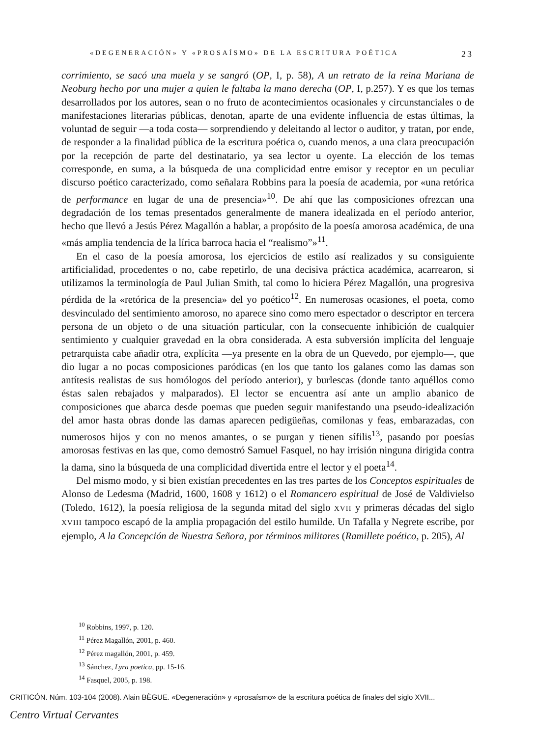«DEGENERACIÓN» Y «PROSAÍSMO» DE LA ESCRITURA POÉTICA 23
corrimiento, se sacó una muela y se sangró (OP, I, p. 58), A un retrato de la reina Mariana de Neoburg hecho por una mujer a quien le faltaba la mano derecha (OP, I, p.257). Y es que los temas desarrollados por los autores, sean o no fruto de acontecimientos ocasionales y circunstanciales o de manifestaciones literarias públicas, denotan, aparte de una evidente influencia de estas últimas, la voluntad de seguir —a toda costa— sorprendiendo y deleitando al lector o auditor, y tratan, por ende, de responder a la finalidad pública de la escritura poética o, cuando menos, a una clara preocupación por la recepción de parte del destinatario, ya sea lector u oyente. La elección de los temas corresponde, en suma, a la búsqueda de una complicidad entre emisor y receptor en un peculiar discurso poético caracterizado, como señalara Robbins para la poesía de academia, por «una retórica de performance en lugar de una de presencia»<sup>10</sup>. De ahí que las composiciones ofrezcan una degradación de los temas presentados generalmente de manera idealizada en el período anterior, hecho que llevó a Jesús Pérez Magallón a hablar, a propósito de la poesía amorosa académica, de una «más amplia tendencia de la lírica barroca hacia el “realismo”»<sup>11</sup>.
En el caso de la poesía amorosa, los ejercicios de estilo así realizados y su consiguiente artificialidad, procedentes o no, cabe repetirlo, de una decisiva práctica académica, acarrearon, si utilizamos la terminología de Paul Julian Smith, tal como lo hiciera Pérez Magallón, una progresiva pérdida de la «retórica de la presencia» del yo poético<sup>12</sup>. En numerosas ocasiones, el poeta, como desvinculado del sentimiento amoroso, no aparece sino como mero espectador o descriptor en tercera persona de un objeto o de una situación particular, con la consecuente inhibición de cualquier sentimiento y cualquier gravedad en la obra considerada. A esta subversión implícita del lenguaje petrarquista cabe añadir otra, explícita —ya presente en la obra de un Quevedo, por ejemplo—, que dio lugar a no pocas composiciones paródicas (en los que tanto los galanes como las damas son antítesis realistas de sus homólogos del período anterior), y burlescas (donde tanto aquéllos como éstas salen rebajados y malparados). El lector se encuentra así ante un amplio abanico de composiciones que abarca desde poemas que pueden seguir manifestando una pseudo-idealización del amor hasta obras donde las damas aparecen pedigüeñas, comilonas y feas, embarazadas, con numerosos hijos y con no menos amantes, o se purgan y tienen sífilis<sup>13</sup>, pasando por poesías amorosas festivas en las que, como demostró Samuel Fasquel, no hay irrisión ninguna dirigida contra la dama, sino la búsqueda de una complicidad divertida entre el lector y el poeta<sup>14</sup>.
Del mismo modo, y si bien existían precedentes en las tres partes de los Conceptos espirituales de Alonso de Ledesma (Madrid, 1600, 1608 y 1612) o el Romancero espiritual de José de Valdivielso (Toledo, 1612), la poesía religiosa de la segunda mitad del siglo XVII y primeras décadas del siglo XVIII tampoco escapó de la amplia propagación del estilo humilde. Un Tafalla y Negrete escribe, por ejemplo, A la Concepción de Nuestra Señora, por términos militares (Ramillete poético, p. 205), Al
<sup>10</sup> Robbins, 1997, p. 120.
<sup>11</sup> Pérez Magallón, 2001, p. 460.
<sup>12</sup> Pérez magallón, 2001, p. 459.
<sup>13</sup> Sánchez, Lyra poetica, pp. 15-16.
<sup>14</sup> Fasquel, 2005, p. 198.
CRITICÓN. Núm. 103-104 (2008). Alain BÈGUE. «Degeneración» y «prosaísmo» de la escritura poética de finales del siglo XVII...
Centro Virtual Cervantes